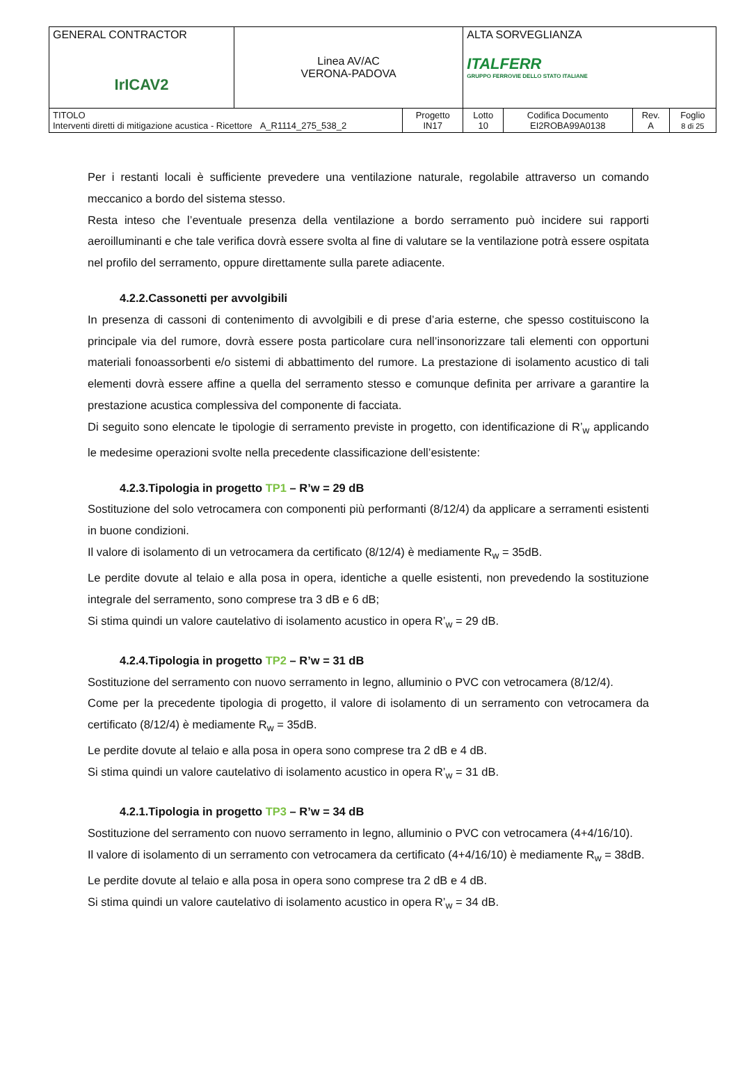| GENERAL CONTRACTOR IrICAV2 | Linea AV/AC VERONA-PADOVA | | ALTA SORVEGLIANZA ITALFERR GRUPPO FERROVIE DELLO STATO ITALIANE | | | |
| TITOLO Interventi diretti di mitigazione acustica - Ricettore A_R1114_275_538_2 | | Progetto IN17 | Lotto 10 | Codifica Documento EI2ROBA99A0138 | Rev. A | Foglio 8 di 25 |
Per i restanti locali è sufficiente prevedere una ventilazione naturale, regolabile attraverso un comando meccanico a bordo del sistema stesso.
Resta inteso che l’eventuale presenza della ventilazione a bordo serramento può incidere sui rapporti aeroilluminanti e che tale verifica dovrà essere svolta al fine di valutare se la ventilazione potrà essere ospitata nel profilo del serramento, oppure direttamente sulla parete adiacente.
4.2.2.Cassonetti per avvolgibili
In presenza di cassoni di contenimento di avvolgibili e di prese d’aria esterne, che spesso costituiscono la principale via del rumore, dovrà essere posta particolare cura nell’insonorizzare tali elementi con opportuni materiali fonoassorbenti e/o sistemi di abbattimento del rumore. La prestazione di isolamento acustico di tali elementi dovrà essere affine a quella del serramento stesso e comunque definita per arrivare a garantire la prestazione acustica complessiva del componente di facciata.
Di seguito sono elencate le tipologie di serramento previste in progetto, con identificazione di R’<sub>w</sub> applicando le medesime operazioni svolte nella precedente classificazione dell’esistente:
4.2.3.Tipologia in progetto TP1 – R’w = 29 dB
Sostituzione del solo vetrocamera con componenti più performanti (8/12/4) da applicare a serramenti esistenti in buone condizioni.
Il valore di isolamento di un vetrocamera da certificato (8/12/4) è mediamente R<sub>w</sub> = 35dB.
Le perdite dovute al telaio e alla posa in opera, identiche a quelle esistenti, non prevedendo la sostituzione integrale del serramento, sono comprese tra 3 dB e 6 dB;
Si stima quindi un valore cautelativo di isolamento acustico in opera R’<sub>w</sub> = 29 dB.
4.2.4.Tipologia in progetto TP2 – R’w = 31 dB
Sostituzione del serramento con nuovo serramento in legno, alluminio o PVC con vetrocamera (8/12/4).
Come per la precedente tipologia di progetto, il valore di isolamento di un serramento con vetrocamera da certificato (8/12/4) è mediamente R<sub>w</sub> = 35dB.
Le perdite dovute al telaio e alla posa in opera sono comprese tra 2 dB e 4 dB.
Si stima quindi un valore cautelativo di isolamento acustico in opera R’<sub>w</sub> = 31 dB.
4.2.1.Tipologia in progetto TP3 – R’w = 34 dB
Sostituzione del serramento con nuovo serramento in legno, alluminio o PVC con vetrocamera (4+4/16/10).
Il valore di isolamento di un serramento con vetrocamera da certificato (4+4/16/10) è mediamente R<sub>w</sub> = 38dB.
Le perdite dovute al telaio e alla posa in opera sono comprese tra 2 dB e 4 dB.
Si stima quindi un valore cautelativo di isolamento acustico in opera R’<sub>w</sub> = 34 dB.